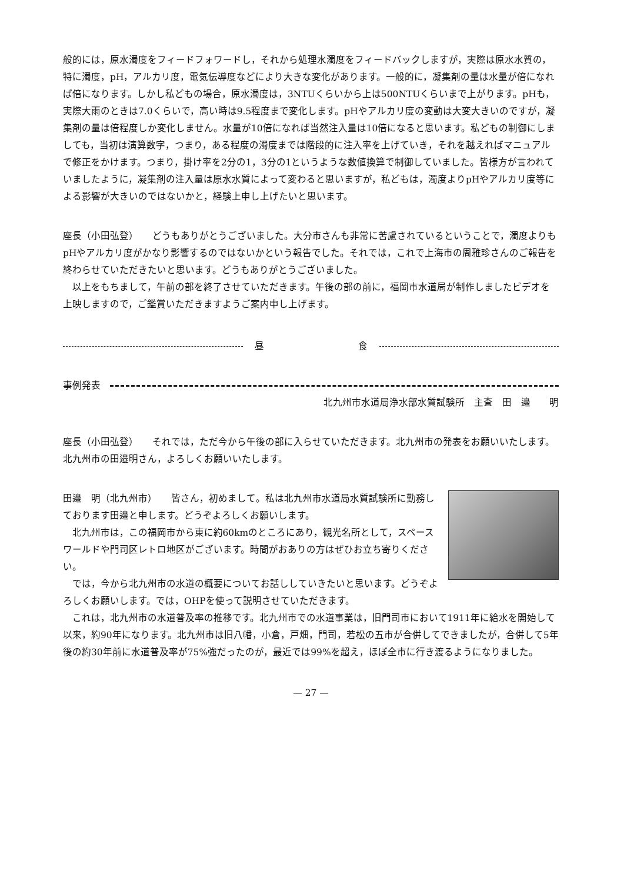般的には，原水濁度をフィードフォワードし，それから処理水濁度をフィードバックしますが，実際は原水水質の，特に濁度，pH，アルカリ度，電気伝導度などにより大きな変化があります。一般的に，凝集剤の量は水量が倍になれば倍になります。しかし私どもの場合，原水濁度は，3NTUくらいから上は500NTUくらいまで上がります。pHも，実際大雨のときは7.0くらいで，高い時は9.5程度まで変化します。pHやアルカリ度の変動は大変大きいのですが，凝集剤の量は倍程度しか変化しません。水量が10倍になれば当然注入量は10倍になると思います。私どもの制御にしましても，当初は演算数字，つまり，ある程度の濁度までは階段的に注入率を上げていき，それを越えればマニュアルで修正をかけます。つまり，掛け率を2分の1，3分の1というような数値換算で制御していました。皆様方が言われていましたように，凝集剤の注入量は原水水質によって変わると思いますが，私どもは，濁度よりpHやアルカリ度等による影響が大きいのではないかと，経験上申し上げたいと思います。
座長（小田弘登）　　どうもありがとうございました。大分市さんも非常に苦慮されているということで，濁度よりもpHやアルカリ度がかなり影響するのではないかという報告でした。それでは，これで上海市の周雅珍さんのご報告を終わらせていただきたいと思います。どうもありがとうございました。
以上をもちまして，午前の部を終了させていただきます。午後の部の前に，福岡市水道局が制作しましたビデオを上映しますので，ご鑑賞いただきますようご案内申し上げます。
昼 食
事例発表
北九州市水道局浄水部水質試験所　主査　田　邉　　明
座長（小田弘登）　　それでは，ただ今から午後の部に入らせていただきます。北九州市の発表をお願いいたします。北九州市の田邉明さん，よろしくお願いいたします。
田邉　明（北九州市）　　皆さん，初めまして。私は北九州市水道局水質試験所に勤務しております田邉と申します。どうぞよろしくお願いします。
北九州市は，この福岡市から東に約60kmのところにあり，観光名所として，スペースワールドや門司区レトロ地区がございます。時間がおありの方はぜひお立ち寄りください。
では，今から北九州市の水道の概要についてお話ししていきたいと思います。どうぞよろしくお願いします。では，OHPを使って説明させていただきます。
これは，北九州市の水道普及率の推移です。北九州市での水道事業は，旧門司市において1911年に給水を開始して以来，約90年になります。北九州市は旧八幡，小倉，戸畑，門司，若松の五市が合併してできましたが，合併して5年後の約30年前に水道普及率が75%強だったのが，最近では99%を超え，ほぼ全市に行き渡るようになりました。
— 27 —